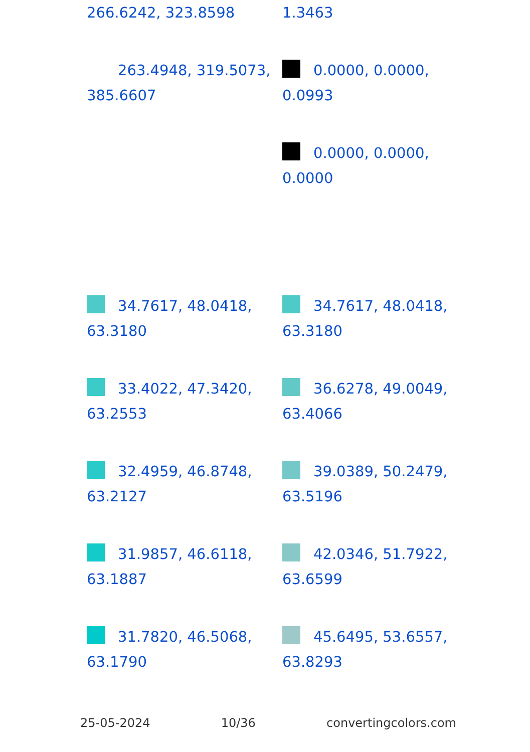266.6242, 323.8598 1.3463
263.4948, 319.5073, 385.6607
0.0000, 0.0000, 0.0993
0.0000, 0.0000, 0.0000
34.7617, 48.0418, 63.3180
34.7617, 48.0418, 63.3180
33.4022, 47.3420, 63.2553
36.6278, 49.0049, 63.4066
32.4959, 46.8748, 63.2127
39.0389, 50.2479, 63.5196
31.9857, 46.6118, 63.1887
42.0346, 51.7922, 63.6599
31.7820, 46.5068, 63.1790
45.6495, 53.6557, 63.8293
25-05-2024 10/36 convertingcolors.com